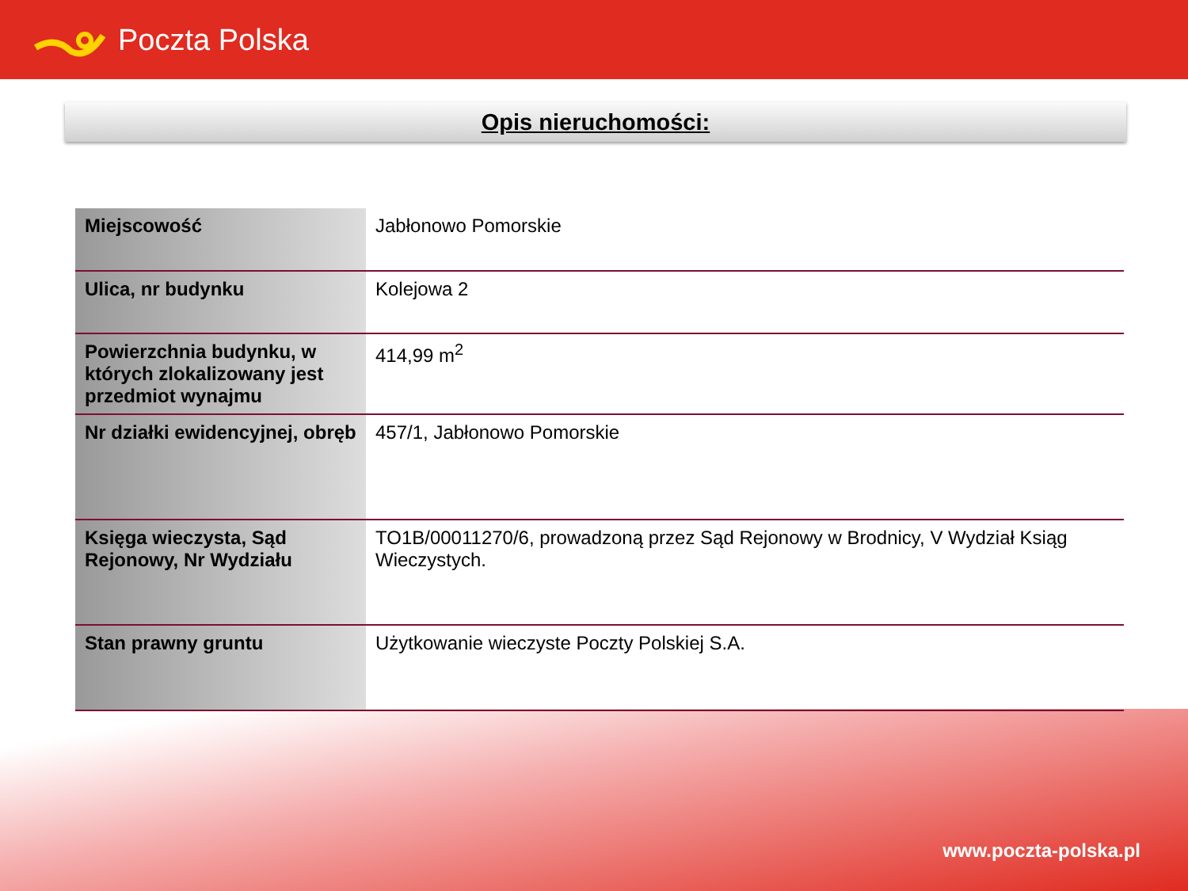Poczta Polska
Opis nieruchomości:
| Miejscowość | Jabłonowo Pomorskie |
| Ulica, nr budynku | Kolejowa 2 |
| Powierzchnia budynku, w których zlokalizowany jest przedmiot wynajmu | 414,99 m<sup>2</sup> |
| Nr działki ewidencyjnej, obręb | 457/1, Jabłonowo Pomorskie |
| Księga wieczysta, Sąd Rejonowy, Nr Wydziału | TO1B/00011270/6, prowadzoną przez Sąd Rejonowy w Brodnicy, V Wydział Ksiąg Wieczystych. |
| Stan prawny gruntu | Użytkowanie wieczyste Poczty Polskiej S.A. |
www.poczta-polska.pl